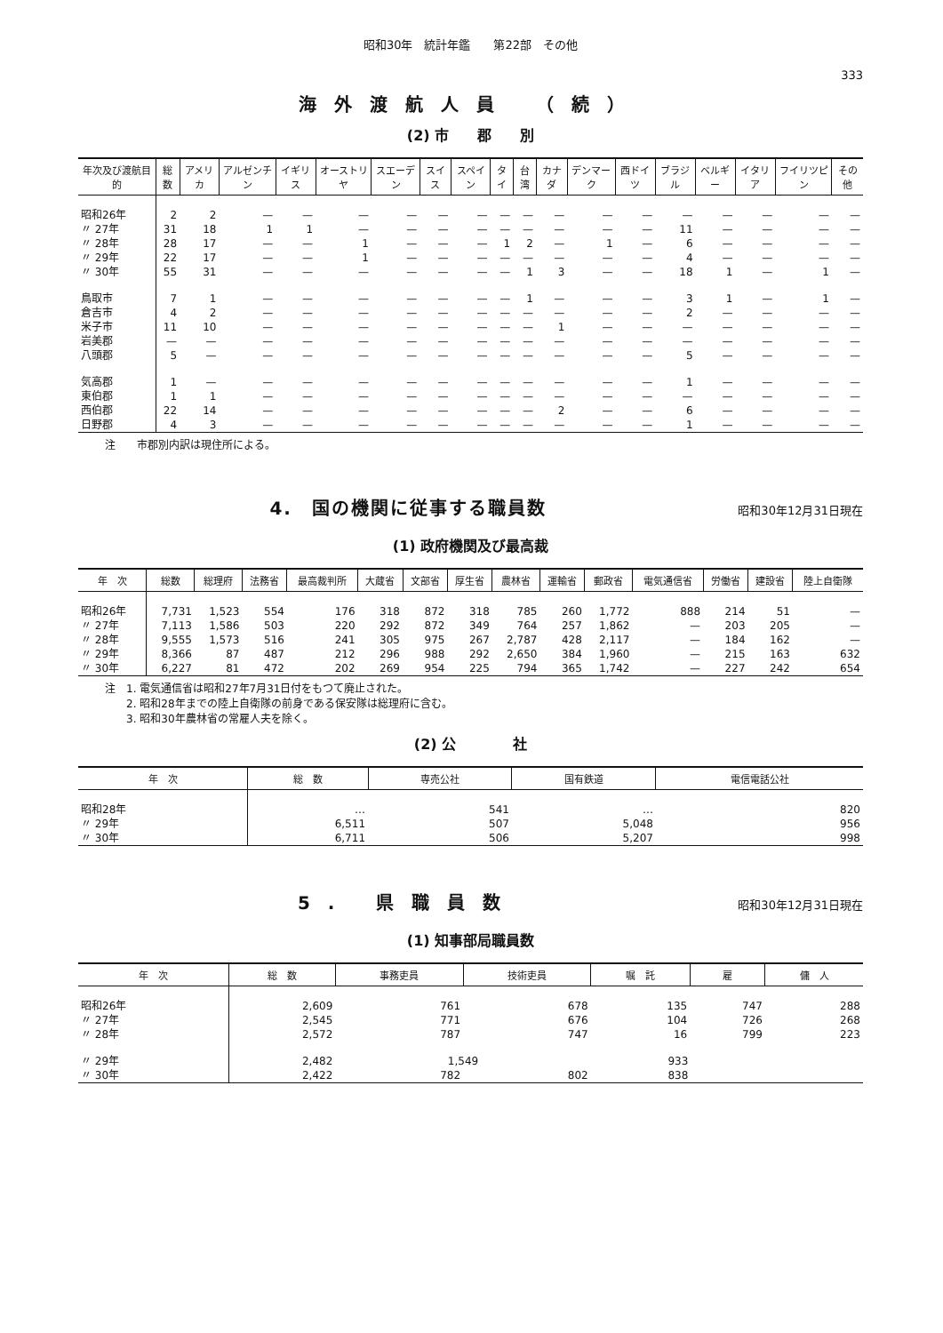昭和30年　統計年鑑　　第22部　その他
333
海外渡航人員 （続）
(2) 市　　郡　　別
| 年次及び渡航目的 | 総数 | アメリカ | アルゼンチン | イギリス | オーストリヤ | スエーデン | スイス | スペイン | タイ | 台湾 | カナダ | デンマーク | 西ドイツ | ブラジル | ベルギー | イタリア | フイリツピン | その他 |
| --- | --- | --- | --- | --- | --- | --- | --- | --- | --- | --- | --- | --- | --- | --- | --- | --- | --- | --- |
| 昭和26年 | 2 | 2 | — | — | — | — | — | — | — | — | — | — | — | — | — | — | — | — |
| 〃 27年 | 31 | 18 | 1 | 1 | — | — | — | — | — | — | — | — | — | 11 | — | — | — | — |
| 〃 28年 | 28 | 17 | — | — | 1 | — | — | — | 1 | 2 | — | 1 | — | 6 | — | — | — | — |
| 〃 29年 | 22 | 17 | — | — | 1 | — | — | — | — | — | — | — | — | 4 | — | — | — | — |
| 〃 30年 | 55 | 31 | — | — | — | — | — | — | — | 1 | 3 | — | — | 18 | 1 | — | 1 | — |
| 鳥取市 | 7 | 1 | — | — | — | — | — | — | — | 1 | — | — | — | 3 | 1 | — | 1 | — |
| 倉吉市 | 4 | 2 | — | — | — | — | — | — | — | — | — | — | — | 2 | — | — | — | — |
| 米子市 | 11 | 10 | — | — | — | — | — | — | — | — | 1 | — | — | — | — | — | — | — |
| 岩美郡 | — | — | — | — | — | — | — | — | — | — | — | — | — | — | — | — | — | — |
| 八頭郡 | 5 | — | — | — | — | — | — | — | — | — | — | — | — | 5 | — | — | — | — |
| 気高郡 | 1 | — | — | — | — | — | — | — | — | — | — | — | — | 1 | — | — | — | — |
| 東伯郡 | 1 | 1 | — | — | — | — | — | — | — | — | — | — | — | — | — | — | — | — |
| 西伯郡 | 22 | 14 | — | — | — | — | — | — | — | — | 2 | — | — | 6 | — | — | — | — |
| 日野郡 | 4 | 3 | — | — | — | — | — | — | — | — | — | — | — | 1 | — | — | — | — |
注　　市郡別内訳は現住所による。
4.　国の機関に従事する職員数
昭和30年12月31日現在
(1) 政府機関及び最高裁
| 年 次 | 総数 | 総理府 | 法務省 | 最高裁判所 | 大蔵省 | 文部省 | 厚生省 | 農林省 | 運輸省 | 郵政省 | 電気通信省 | 労働省 | 建設省 | 陸上自衛隊 |
| --- | --- | --- | --- | --- | --- | --- | --- | --- | --- | --- | --- | --- | --- | --- |
| 昭和26年 | 7,731 | 1,523 | 554 | 176 | 318 | 872 | 318 | 785 | 260 | 1,772 | 888 | 214 | 51 | — |
| 〃 27年 | 7,113 | 1,586 | 503 | 220 | 292 | 872 | 349 | 764 | 257 | 1,862 | — | 203 | 205 | — |
| 〃 28年 | 9,555 | 1,573 | 516 | 241 | 305 | 975 | 267 | 2,787 | 428 | 2,117 | — | 184 | 162 | — |
| 〃 29年 | 8,366 | 87 | 487 | 212 | 296 | 988 | 292 | 2,650 | 384 | 1,960 | — | 215 | 163 | 632 |
| 〃 30年 | 6,227 | 81 | 472 | 202 | 269 | 954 | 225 | 794 | 365 | 1,742 | — | 227 | 242 | 654 |
注　1. 電気通信省は昭和27年7月31日付をもつて廃止された。
　　2. 昭和28年までの陸上自衛隊の前身である保安隊は総理府に含む。
　　3. 昭和30年農林省の常雇人夫を除く。
(2) 公　　　　社
| 年 次 | 総 数 | 専売公社 | 国有鉄道 | 電信電話公社 |
| --- | --- | --- | --- | --- |
| 昭和28年 | … | 541 | … | 820 |
| 〃 29年 | 6,511 | 507 | 5,048 | 956 |
| 〃 30年 | 6,711 | 506 | 5,207 | 998 |
5. 県職員数
昭和30年12月31日現在
(1) 知事部局職員数
| 年 次 | 総 数 | 事務吏員 | 技術吏員 | 嘱 託 | 雇 | 傭 人 |
| --- | --- | --- | --- | --- | --- | --- |
| 昭和26年 | 2,609 | 761 | 678 | 135 | 747 | 288 |
| 〃 27年 | 2,545 | 771 | 676 | 104 | 726 | 268 |
| 〃 28年 | 2,572 | 787 | 747 | 16 | 799 | 223 |
| 〃 29年 | 2,482 | 1,549 | | 933 | | |
| 〃 30年 | 2,422 | 782 | 802 | 838 | | |